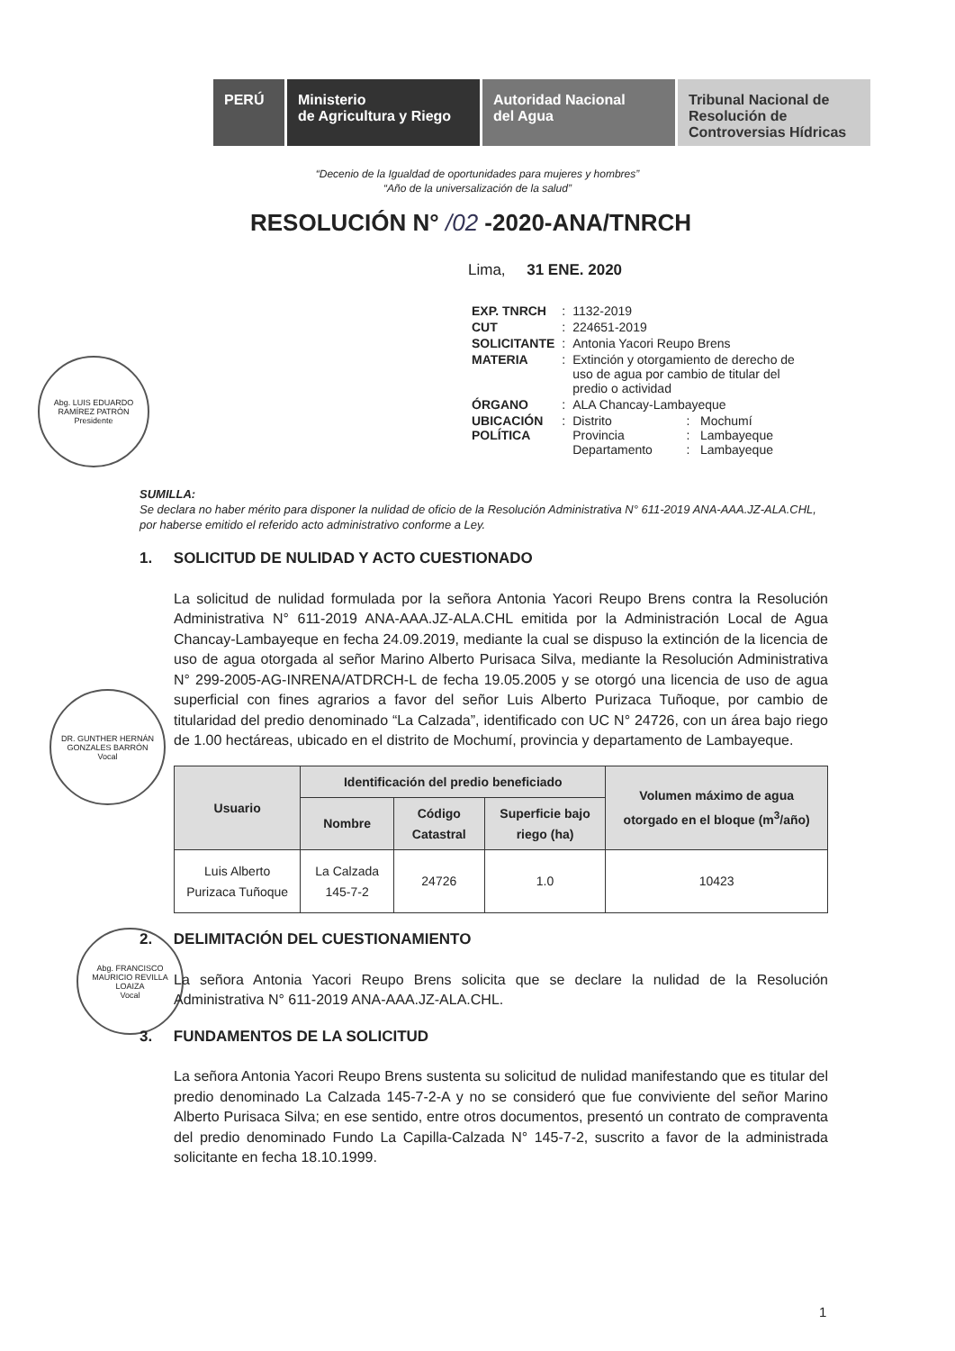PERÚ Ministerio
de Agricultura y Riego
Autoridad Nacional
del Agua
Tribunal Nacional de Resolución de Controversias Hídricas
“Decenio de la Igualdad de oportunidades para mujeres y hombres”
“Año de la universalización de la salud”
RESOLUCIÓN N° /02 -2020-ANA/TNRCH
Lima, 31 ENE. 2020
| EXP. TNRCH | : | 1132-2019 | | |
| CUT | : | 224651-2019 | | |
| SOLICITANTE | : | Antonia Yacori Reupo Brens | | |
| MATERIA | : | Extinción y otorgamiento de derecho de uso de agua por cambio de titular del predio o actividad | | |
| ÓRGANO | : | ALA Chancay-Lambayeque | | |
| UBICACIÓN POLÍTICA | : | Distrito Provincia Departamento | : : : | Mochumí Lambayeque Lambayeque |
Abg. LUIS EDUARDO RAMÍREZ PATRÓN
Presidente
DR. GUNTHER HERNÁN GONZALES BARRÓN
Vocal
Abg. FRANCISCO MAURICIO REVILLA LOAIZA
Vocal
SUMILLA:
Se declara no haber mérito para disponer la nulidad de oficio de la Resolución Administrativa N° 611-2019 ANA-AAA.JZ-ALA.CHL, por haberse emitido el referido acto administrativo conforme a Ley.
1. SOLICITUD DE NULIDAD Y ACTO CUESTIONADO
La solicitud de nulidad formulada por la señora Antonia Yacori Reupo Brens contra la Resolución Administrativa N° 611-2019 ANA-AAA.JZ-ALA.CHL emitida por la Administración Local de Agua Chancay-Lambayeque en fecha 24.09.2019, mediante la cual se dispuso la extinción de la licencia de uso de agua otorgada al señor Marino Alberto Purisaca Silva, mediante la Resolución Administrativa N° 299-2005-AG-INRENA/ATDRCH-L de fecha 19.05.2005 y se otorgó una licencia de uso de agua superficial con fines agrarios a favor del señor Luis Alberto Purizaca Tuñoque, por cambio de titularidad del predio denominado “La Calzada”, identificado con UC N° 24726, con un área bajo riego de 1.00 hectáreas, ubicado en el distrito de Mochumí, provincia y departamento de Lambayeque.
| Usuario | Identificación del predio beneficiado | | | Volumen máximo de agua otorgado en el bloque (m<sup>3</sup>/año) |
| --- | --- | --- | --- | --- |
| | Nombre | Código Catastral | Superficie bajo riego (ha) | |
| Luis Alberto Purizaca Tuñoque | La Calzada 145-7-2 | 24726 | 1.0 | 10423 |
2. DELIMITACIÓN DEL CUESTIONAMIENTO
La señora Antonia Yacori Reupo Brens solicita que se declare la nulidad de la Resolución Administrativa N° 611-2019 ANA-AAA.JZ-ALA.CHL.
3. FUNDAMENTOS DE LA SOLICITUD
La señora Antonia Yacori Reupo Brens sustenta su solicitud de nulidad manifestando que es titular del predio denominado La Calzada 145-7-2-A y no se consideró que fue conviviente del señor Marino Alberto Purisaca Silva; en ese sentido, entre otros documentos, presentó un contrato de compraventa del predio denominado Fundo La Capilla-Calzada N° 145-7-2, suscrito a favor de la administrada solicitante en fecha 18.10.1999.
1